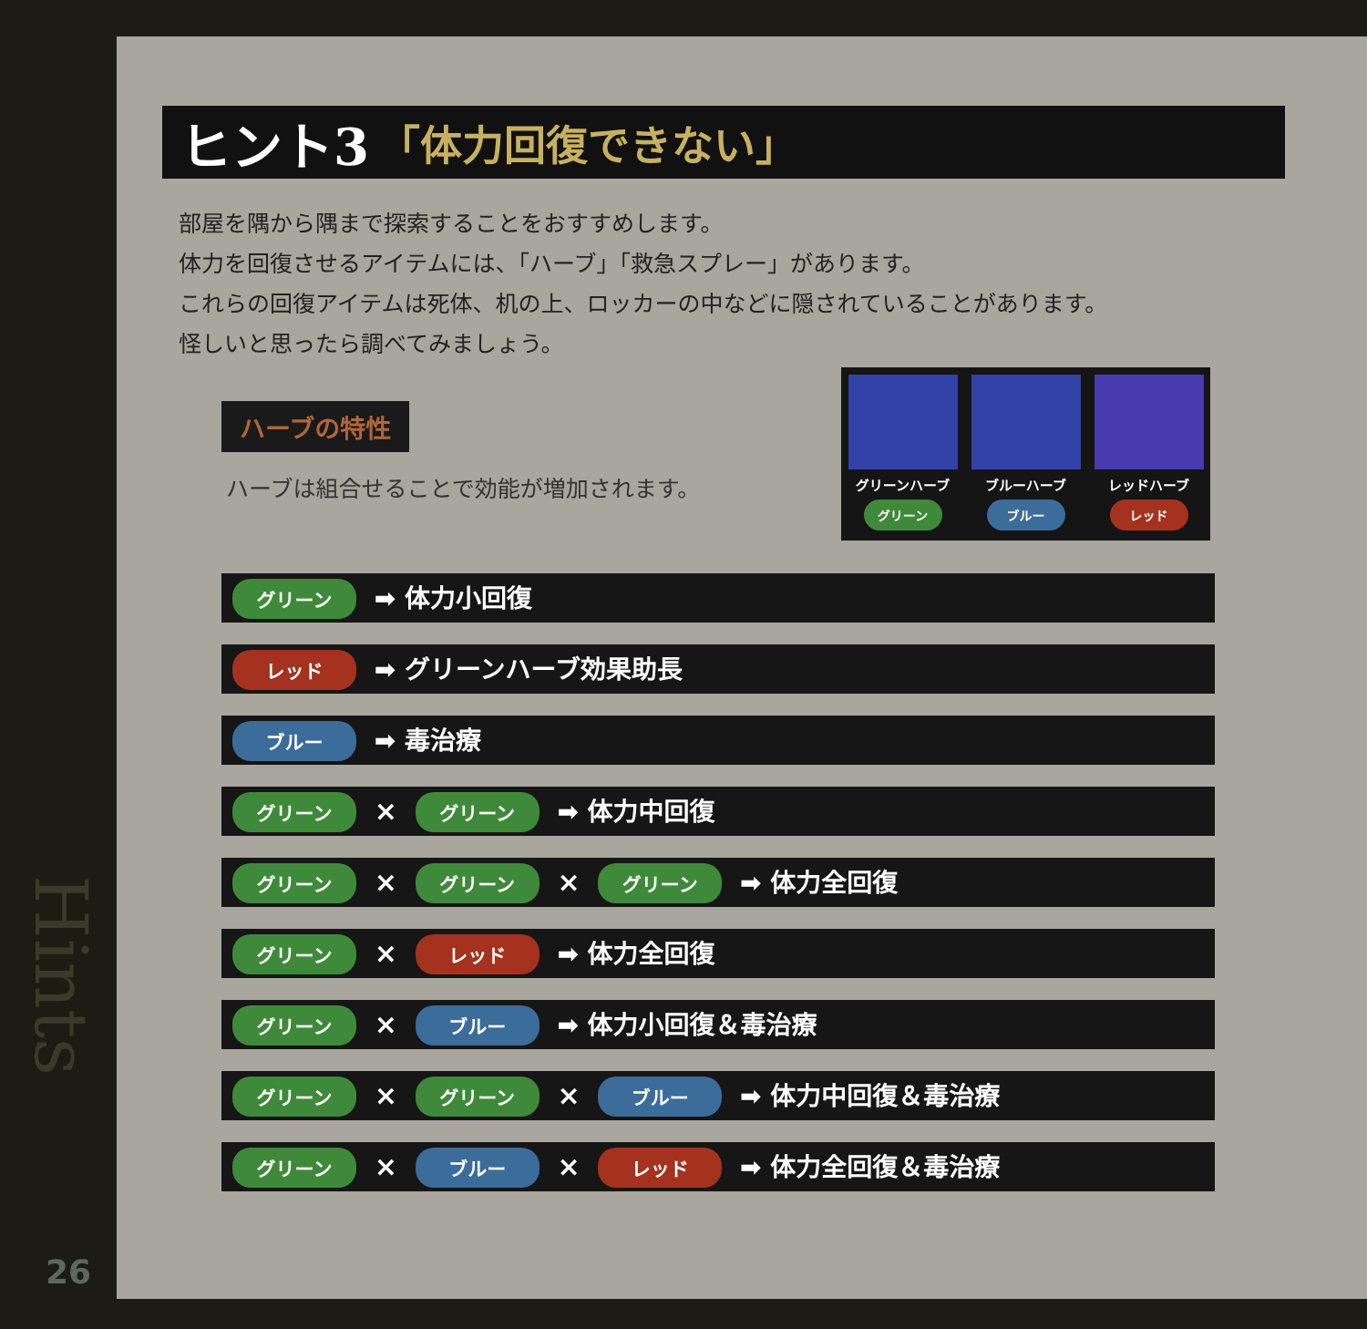Hints
26
ヒント3 「体力回復できない」
部屋を隅から隅まで探索することをおすすめします。
体力を回復させるアイテムには、「ハーブ」「救急スプレー」があります。
これらの回復アイテムは死体、机の上、ロッカーの中などに隠されていることがあります。
怪しいと思ったら調べてみましょう。
ハーブの特性
ハーブは組合せることで効能が増加されます。
グリーンハーブ
グリーン
ブルーハーブ
ブルー
レッドハーブ
レッド
| グリーン ➡ 体力小回復 |
| レッド ➡ グリーンハーブ効果助長 |
| ブルー ➡ 毒治療 |
| グリーン × グリーン ➡ 体力中回復 |
| グリーン × グリーン × グリーン ➡ 体力全回復 |
| グリーン × レッド ➡ 体力全回復 |
| グリーン × ブルー ➡ 体力小回復＆毒治療 |
| グリーン × グリーン × ブルー ➡ 体力中回復＆毒治療 |
| グリーン × ブルー × レッド ➡ 体力全回復＆毒治療 |